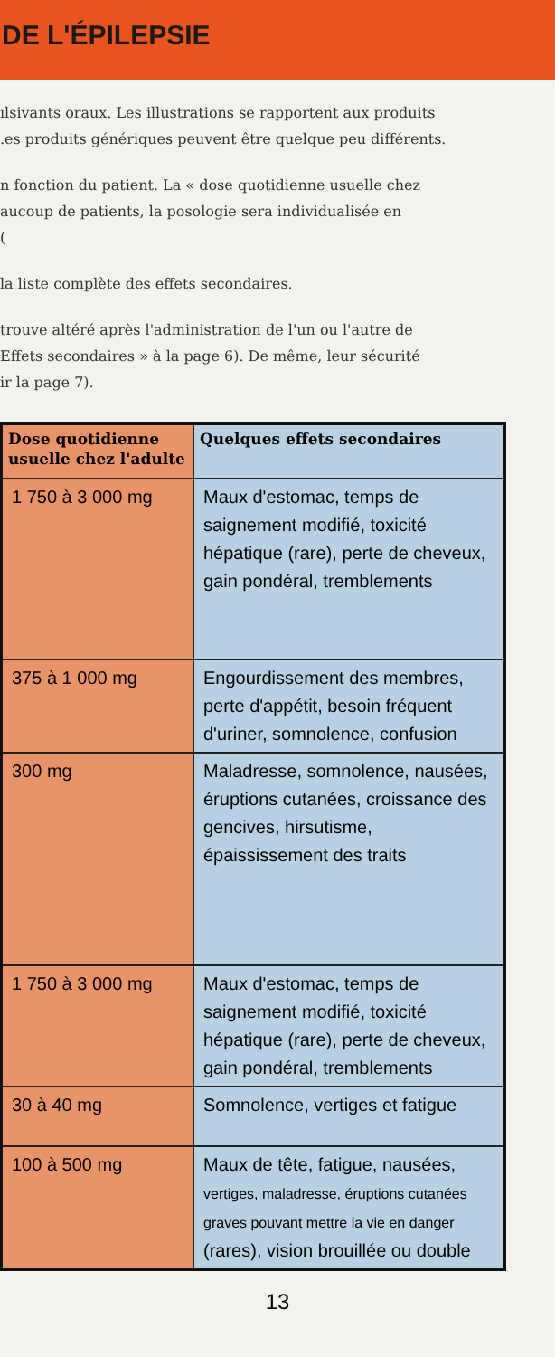DE L'ÉPILEPSIE
ılsivants oraux. Les illustrations se rapportent aux produits
.es produits génériques peuvent être quelque peu différents.
n fonction du patient. La « dose quotidienne usuelle chez
aucoup de patients, la posologie sera individualisée en
(
la liste complète des effets secondaires.
trouve altéré après l'administration de l'un ou l'autre de
Effets secondaires » à la page 6). De même, leur sécurité
ir la page 7).
| Dose quotidienne usuelle chez l'adulte | Quelques effets secondaires |
| --- | --- |
| 1 750 à 3 000 mg | Maux d'estomac, temps de saignement modifié, toxicité hépatique (rare), perte de cheveux, gain pondéral, tremblements |
| 375 à 1 000 mg | Engourdissement des membres, perte d'appétit, besoin fréquent d'uriner, somnolence, confusion |
| 300 mg | Maladresse, somnolence, nausées, éruptions cutanées, croissance des gencives, hirsutisme, épaississement des traits |
| 1 750 à 3 000 mg | Maux d'estomac, temps de saignement modifié, toxicité hépatique (rare), perte de cheveux, gain pondéral, tremblements |
| 30 à 40 mg | Somnolence, vertiges et fatigue |
| 100 à 500 mg | Maux de tête, fatigue, nausées, vertiges, maladresse, éruptions cutanées graves pouvant mettre la vie en danger (rares), vision brouillée ou double |
13